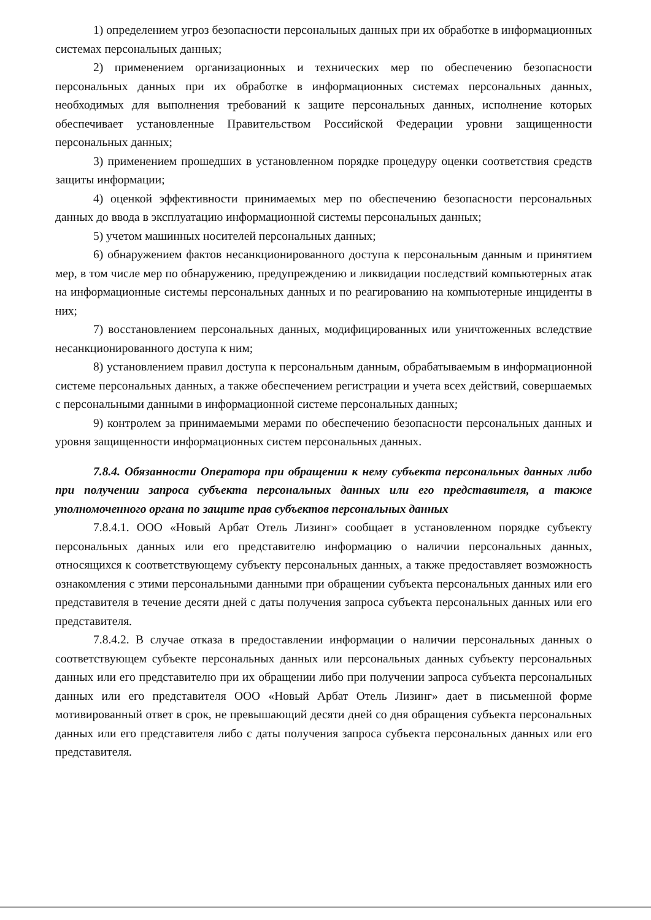1) определением угроз безопасности персональных данных при их обработке в информационных системах персональных данных;
2) применением организационных и технических мер по обеспечению безопасности персональных данных при их обработке в информационных системах персональных данных, необходимых для выполнения требований к защите персональных данных, исполнение которых обеспечивает установленные Правительством Российской Федерации уровни защищенности персональных данных;
3) применением прошедших в установленном порядке процедуру оценки соответствия средств защиты информации;
4) оценкой эффективности принимаемых мер по обеспечению безопасности персональных данных до ввода в эксплуатацию информационной системы персональных данных;
5) учетом машинных носителей персональных данных;
6) обнаружением фактов несанкционированного доступа к персональным данным и принятием мер, в том числе мер по обнаружению, предупреждению и ликвидации последствий компьютерных атак на информационные системы персональных данных и по реагированию на компьютерные инциденты в них;
7) восстановлением персональных данных, модифицированных или уничтоженных вследствие несанкционированного доступа к ним;
8) установлением правил доступа к персональным данным, обрабатываемым в информационной системе персональных данных, а также обеспечением регистрации и учета всех действий, совершаемых с персональными данными в информационной системе персональных данных;
9) контролем за принимаемыми мерами по обеспечению безопасности персональных данных и уровня защищенности информационных систем персональных данных.
7.8.4. Обязанности Оператора при обращении к нему субъекта персональных данных либо при получении запроса субъекта персональных данных или его представителя, а также уполномоченного органа по защите прав субъектов персональных данных
7.8.4.1. ООО «Новый Арбат Отель Лизинг» сообщает в установленном порядке субъекту персональных данных или его представителю информацию о наличии персональных данных, относящихся к соответствующему субъекту персональных данных, а также предоставляет возможность ознакомления с этими персональными данными при обращении субъекта персональных данных или его представителя в течение десяти дней с даты получения запроса субъекта персональных данных или его представителя.
7.8.4.2. В случае отказа в предоставлении информации о наличии персональных данных о соответствующем субъекте персональных данных или персональных данных субъекту персональных данных или его представителю при их обращении либо при получении запроса субъекта персональных данных или его представителя ООО «Новый Арбат Отель Лизинг» дает в письменной форме мотивированный ответ в срок, не превышающий десяти дней со дня обращения субъекта персональных данных или его представителя либо с даты получения запроса субъекта персональных данных или его представителя.